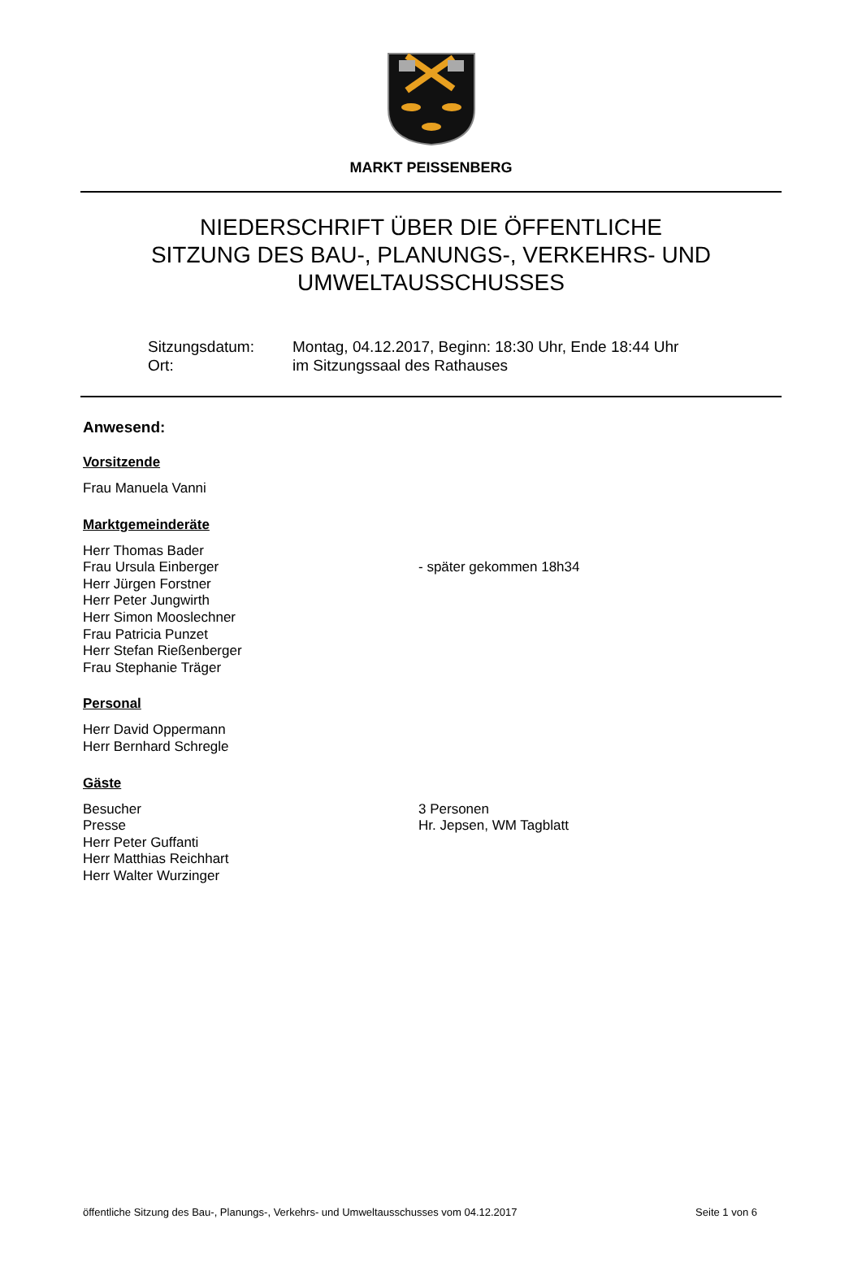MARKT PEISSENBERG
NIEDERSCHRIFT ÜBER DIE ÖFFENTLICHE
SITZUNG DES BAU-, PLANUNGS-, VERKEHRS- UND
UMWELTAUSSCHUSSES
Sitzungsdatum: Montag, 04.12.2017, Beginn: 18:30 Uhr, Ende 18:44 Uhr
Ort: im Sitzungssaal des Rathauses
Anwesend:
Vorsitzende
Frau Manuela Vanni
Marktgemeinderäte
Herr Thomas Bader
Frau Ursula Einberger - später gekommen 18h34
Herr Jürgen Forstner
Herr Peter Jungwirth
Herr Simon Mooslechner
Frau Patricia Punzet
Herr Stefan Rießenberger
Frau Stephanie Träger
Personal
Herr David Oppermann
Herr Bernhard Schregle
Gäste
Besucher 3 Personen
Presse Hr. Jepsen, WM Tagblatt
Herr Peter Guffanti
Herr Matthias Reichhart
Herr Walter Wurzinger
öffentliche Sitzung des Bau-, Planungs-, Verkehrs- und Umweltausschusses vom 04.12.2017 Seite 1 von 6